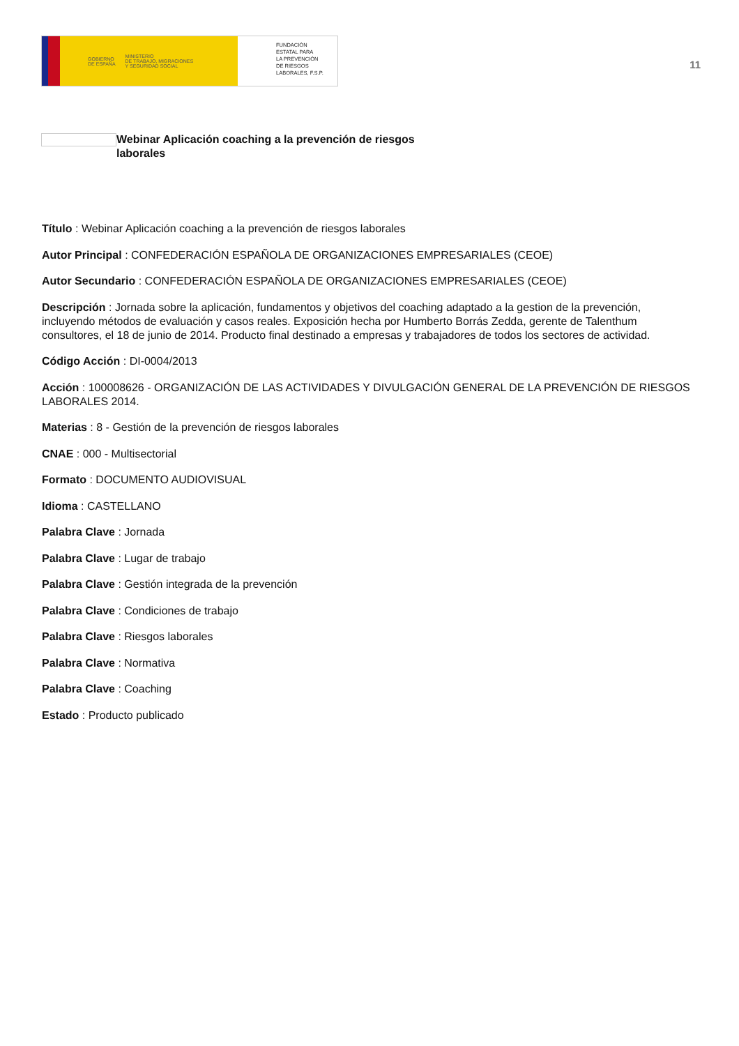GOBIERNO
DE ESPAÑA MINISTERIO
DE TRABAJO, MIGRACIONES
Y SEGURIDAD SOCIAL
FUNDACIÓN
ESTATAL PARA
LA PREVENCIÓN
DE RIESGOS
LABORALES, F.S.P.
11
Webinar Aplicación coaching a la prevención de riesgos laborales
Título : Webinar Aplicación coaching a la prevención de riesgos laborales
Autor Principal : CONFEDERACIÓN ESPAÑOLA DE ORGANIZACIONES EMPRESARIALES (CEOE)
Autor Secundario : CONFEDERACIÓN ESPAÑOLA DE ORGANIZACIONES EMPRESARIALES (CEOE)
Descripción : Jornada sobre la aplicación, fundamentos y objetivos del coaching adaptado a la gestion de la prevención, incluyendo métodos de evaluación y casos reales. Exposición hecha por Humberto Borrás Zedda, gerente de Talenthum consultores, el 18 de junio de 2014. Producto final destinado a empresas y trabajadores de todos los sectores de actividad.
Código Acción : DI-0004/2013
Acción : 100008626 - ORGANIZACIÓN DE LAS ACTIVIDADES Y DIVULGACIÓN GENERAL DE LA PREVENCIÓN DE RIESGOS LABORALES 2014.
Materias : 8 - Gestión de la prevención de riesgos laborales
CNAE : 000 - Multisectorial
Formato : DOCUMENTO AUDIOVISUAL
Idioma : CASTELLANO
Palabra Clave : Jornada
Palabra Clave : Lugar de trabajo
Palabra Clave : Gestión integrada de la prevención
Palabra Clave : Condiciones de trabajo
Palabra Clave : Riesgos laborales
Palabra Clave : Normativa
Palabra Clave : Coaching
Estado : Producto publicado